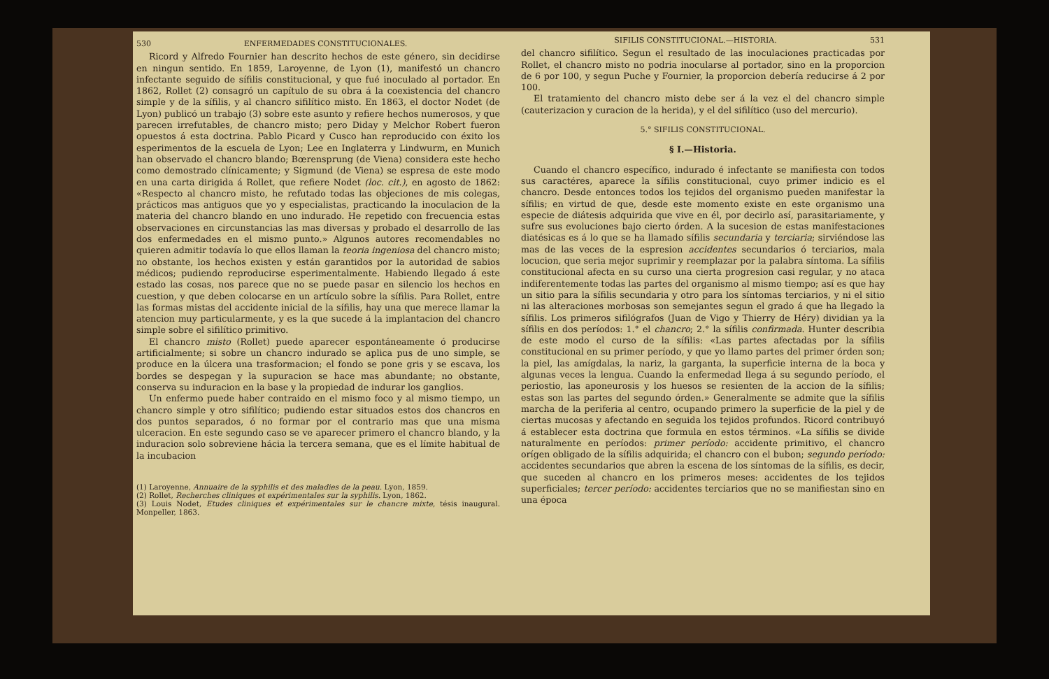530 ENFERMEDADES CONSTITUCIONALES.
Ricord y Alfredo Fournier han descrito hechos de este género, sin decidirse en ningun sentido. En 1859, Laroyenne, de Lyon (1), manifestó un chancro infectante seguido de sífilis constitucional, y que fué inoculado al portador. En 1862, Rollet (2) consagró un capítulo de su obra á la coexistencia del chancro simple y de la sífilis, y al chancro sifilítico misto. En 1863, el doctor Nodet (de Lyon) publicó un trabajo (3) sobre este asunto y refiere hechos numerosos, y que parecen irrefutables, de chancro misto; pero Diday y Melchor Robert fueron opuestos á esta doctrina. Pablo Picard y Cusco han reproducido con éxito los esperimentos de la escuela de Lyon; Lee en Inglaterra y Lindwurm, en Munich han observado el chancro blando; Bœrensprung (de Viena) considera este hecho como demostrado clínicamente; y Sigmund (de Viena) se espresa de este modo en una carta dirigida á Rollet, que refiere Nodet (loc. cit.), en agosto de 1862: «Respecto al chancro misto, he refutado todas las objeciones de mis colegas, prácticos mas antiguos que yo y especialistas, practicando la inoculacion de la materia del chancro blando en uno indurado. He repetido con frecuencia estas observaciones en circunstancias las mas diversas y probado el desarrollo de las dos enfermedades en el mismo punto.» Algunos autores recomendables no quieren admitir todavía lo que ellos llaman la teoria ingeniosa del chancro misto; no obstante, los hechos existen y están garantidos por la autoridad de sabios médicos; pudiendo reproducirse esperimentalmente. Habiendo llegado á este estado las cosas, nos parece que no se puede pasar en silencio los hechos en cuestion, y que deben colocarse en un artículo sobre la sífilis. Para Rollet, entre las formas mistas del accidente inicial de la sífilis, hay una que merece llamar la atencion muy particularmente, y es la que sucede á la implantacion del chancro simple sobre el sifilítico primitivo.
El chancro misto (Rollet) puede aparecer espontáneamente ó producirse artificialmente; si sobre un chancro indurado se aplica pus de uno simple, se produce en la úlcera una trasformacion; el fondo se pone gris y se escava, los bordes se despegan y la supuracion se hace mas abundante; no obstante, conserva su induracion en la base y la propiedad de indurar los ganglios.
Un enfermo puede haber contraido en el mismo foco y al mismo tiempo, un chancro simple y otro sifilítico; pudiendo estar situados estos dos chancros en dos puntos separados, ó no formar por el contrario mas que una misma ulceracion. En este segundo caso se ve aparecer primero el chancro blando, y la induracion solo sobreviene hácia la tercera semana, que es el límite habitual de la incubacion
(1) Laroyenne, Annuaire de la syphilis et des maladies de la peau. Lyon, 1859.
(2) Rollet, Recherches cliniques et expérimentales sur la syphilis. Lyon, 1862.
(3) Louis Nodet, Etudes cliniques et expérimentales sur le chancre mixte, tésis inaugural. Monpeller, 1863.
SIFILIS CONSTITUCIONAL.—HISTORIA. 531
del chancro sifilítico. Segun el resultado de las inoculaciones practicadas por Rollet, el chancro misto no podria inocularse al portador, sino en la proporcion de 6 por 100, y segun Puche y Fournier, la proporcion debería reducirse á 2 por 100.
El tratamiento del chancro misto debe ser á la vez el del chancro simple (cauterizacion y curacion de la herida), y el del sifilítico (uso del mercurio).
5.° SIFILIS CONSTITUCIONAL.
§ I.—Historia.
Cuando el chancro específico, indurado é infectante se manifiesta con todos sus caractéres, aparece la sífilis constitucional, cuyo primer indicio es el chancro. Desde entonces todos los tejidos del organismo pueden manifestar la sífilis; en virtud de que, desde este momento existe en este organismo una especie de diátesis adquirida que vive en él, por decirlo así, parasitariamente, y sufre sus evoluciones bajo cierto órden. A la sucesion de estas manifestaciones diatésicas es á lo que se ha llamado sífilis secundaria y terciaria; sirviéndose las mas de las veces de la espresion accidentes secundarios ó terciarios, mala locucion, que seria mejor suprimir y reemplazar por la palabra síntoma. La sífilis constitucional afecta en su curso una cierta progresion casi regular, y no ataca indiferentemente todas las partes del organismo al mismo tiempo; así es que hay un sitio para la sífilis secundaria y otro para los síntomas terciarios, y ni el sitio ni las alteraciones morbosas son semejantes segun el grado á que ha llegado la sífilis. Los primeros sifilógrafos (Juan de Vigo y Thierry de Héry) dividian ya la sífilis en dos períodos: 1.° el chancro; 2.° la sífilis confirmada. Hunter describia de este modo el curso de la sífilis: «Las partes afectadas por la sífilis constitucional en su primer período, y que yo llamo partes del primer órden son; la piel, las amígdalas, la nariz, la garganta, la superficie interna de la boca y algunas veces la lengua. Cuando la enfermedad llega á su segundo período, el periostio, las aponeurosis y los huesos se resienten de la accion de la sífilis; estas son las partes del segundo órden.» Generalmente se admite que la sífilis marcha de la periferia al centro, ocupando primero la superficie de la piel y de ciertas mucosas y afectando en seguida los tejidos profundos. Ricord contribuyó á establecer esta doctrina que formula en estos términos. «La sífilis se divide naturalmente en períodos: primer período: accidente primitivo, el chancro orígen obligado de la sífilis adquirida; el chancro con el bubon; segundo período: accidentes secundarios que abren la escena de los síntomas de la sífilis, es decir, que suceden al chancro en los primeros meses: accidentes de los tejidos superficiales; tercer período: accidentes terciarios que no se manifiestan sino en una época